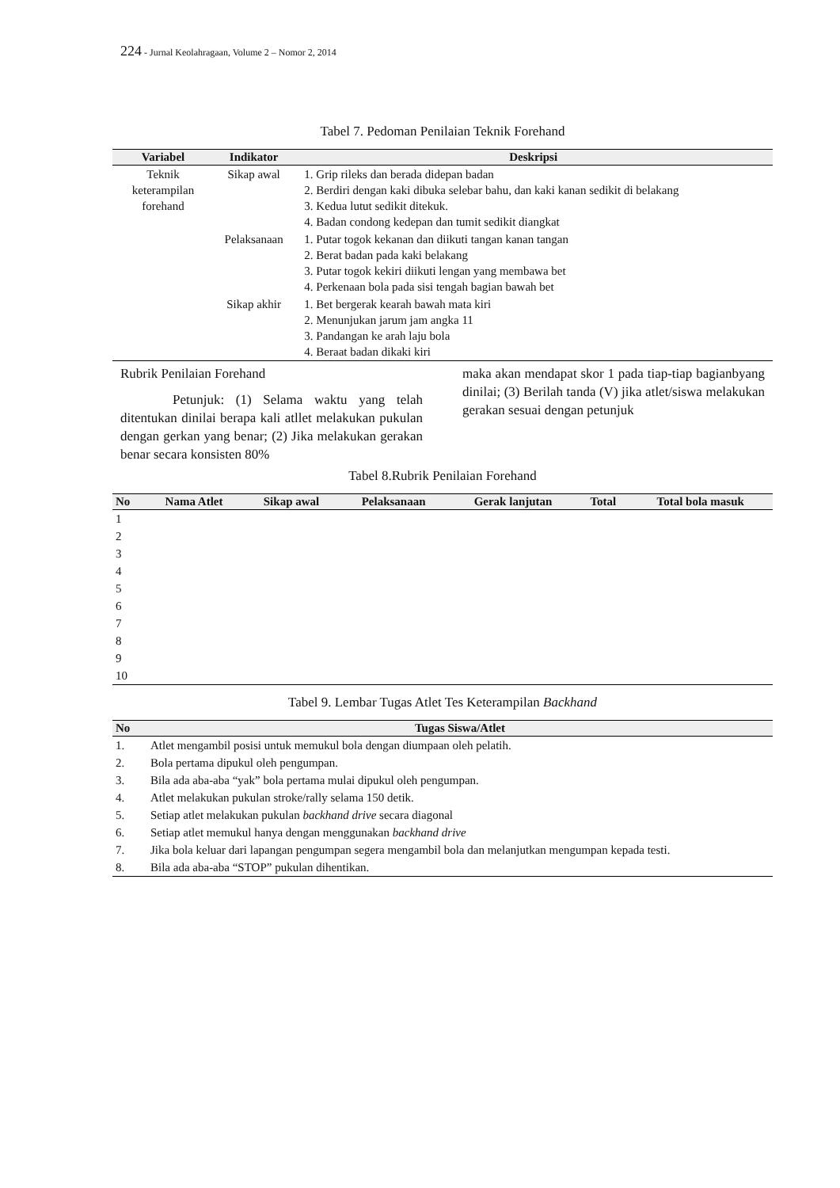224 - Jurnal Keolahragaan, Volume 2 – Nomor 2, 2014
Tabel 7. Pedoman Penilaian Teknik Forehand
| Variabel | Indikator | Deskripsi |
| --- | --- | --- |
| Teknik keterampilan forehand | Sikap awal | 1. Grip rileks dan berada didepan badan 2. Berdiri dengan kaki dibuka selebar bahu, dan kaki kanan sedikit di belakang 3. Kedua lutut sedikit ditekuk. 4. Badan condong kedepan dan tumit sedikit diangkat |
| | Pelaksanaan | 1. Putar togok kekanan dan diikuti tangan kanan tangan 2. Berat badan pada kaki belakang 3. Putar togok kekiri diikuti lengan yang membawa bet 4. Perkenaan bola pada sisi tengah bagian bawah bet |
| | Sikap akhir | 1. Bet bergerak kearah bawah mata kiri 2. Menunjukan jarum jam angka 11 3. Pandangan ke arah laju bola 4. Beraat badan dikaki kiri |
Rubrik Penilaian Forehand
Petunjuk: (1) Selama waktu yang telah ditentukan dinilai berapa kali atllet melakukan pukulan dengan gerkan yang benar; (2) Jika melakukan gerakan benar secara konsisten 80%
maka akan mendapat skor 1 pada tiap-tiap bagianbyang dinilai; (3) Berilah tanda (V) jika atlet/siswa melakukan gerakan sesuai dengan petunjuk
Tabel 8.Rubrik Penilaian Forehand
| No | Nama Atlet | Sikap awal | Pelaksanaan | Gerak lanjutan | Total | Total bola masuk |
| --- | --- | --- | --- | --- | --- | --- |
| 1 | | | | | | |
| 2 | | | | | | |
| 3 | | | | | | |
| 4 | | | | | | |
| 5 | | | | | | |
| 6 | | | | | | |
| 7 | | | | | | |
| 8 | | | | | | |
| 9 | | | | | | |
| 10 | | | | | | |
Tabel 9. Lembar Tugas Atlet Tes Keterampilan Backhand
| No | Tugas Siswa/Atlet |
| --- | --- |
| 1. | Atlet mengambil posisi untuk memukul bola dengan diumpaan oleh pelatih. |
| 2. | Bola pertama dipukul oleh pengumpan. |
| 3. | Bila ada aba-aba “yak” bola pertama mulai dipukul oleh pengumpan. |
| 4. | Atlet melakukan pukulan stroke/rally selama 150 detik. |
| 5. | Setiap atlet melakukan pukulan backhand drive secara diagonal |
| 6. | Setiap atlet memukul hanya dengan menggunakan backhand drive |
| 7. | Jika bola keluar dari lapangan pengumpan segera mengambil bola dan melanjutkan mengumpan kepada testi. |
| 8. | Bila ada aba-aba “STOP” pukulan dihentikan. |